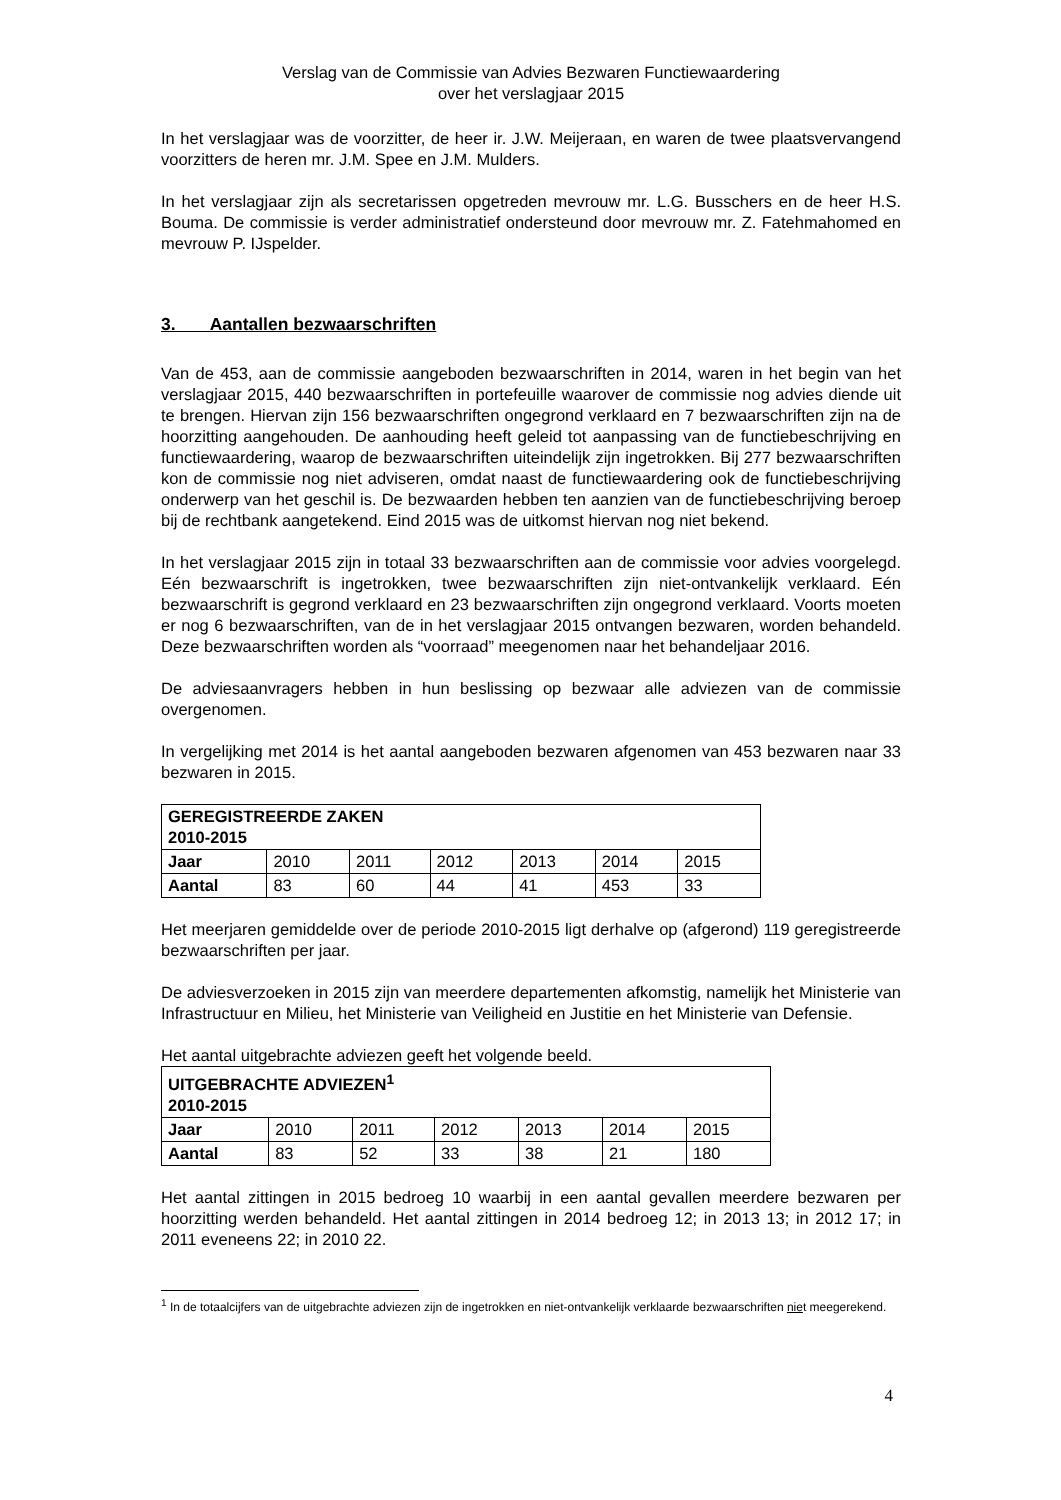Verslag van de Commissie van Advies Bezwaren Functiewaardering
over het verslagjaar 2015
In het verslagjaar was de voorzitter, de heer ir. J.W. Meijeraan, en waren de twee plaatsvervangend voorzitters de heren mr. J.M. Spee en J.M. Mulders.
In het verslagjaar zijn als secretarissen opgetreden mevrouw mr. L.G. Busschers en de heer H.S. Bouma. De commissie is verder administratief ondersteund door mevrouw mr. Z. Fatehmahomed en mevrouw P. IJspelder.
3. Aantallen bezwaarschriften
Van de 453, aan de commissie aangeboden bezwaarschriften in 2014, waren in het begin van het verslagjaar 2015, 440 bezwaarschriften in portefeuille waarover de commissie nog advies diende uit te brengen. Hiervan zijn 156 bezwaarschriften ongegrond verklaard en 7 bezwaarschriften zijn na de hoorzitting aangehouden. De aanhouding heeft geleid tot aanpassing van de functiebeschrijving en functiewaardering, waarop de bezwaarschriften uiteindelijk zijn ingetrokken. Bij 277 bezwaarschriften kon de commissie nog niet adviseren, omdat naast de functiewaardering ook de functiebeschrijving onderwerp van het geschil is. De bezwaarden hebben ten aanzien van de functiebeschrijving beroep bij de rechtbank aangetekend. Eind 2015 was de uitkomst hiervan nog niet bekend.
In het verslagjaar 2015 zijn in totaal 33 bezwaarschriften aan de commissie voor advies voorgelegd. Eén bezwaarschrift is ingetrokken, twee bezwaarschriften zijn niet-ontvankelijk verklaard. Eén bezwaarschrift is gegrond verklaard en 23 bezwaarschriften zijn ongegrond verklaard. Voorts moeten er nog 6 bezwaarschriften, van de in het verslagjaar 2015 ontvangen bezwaren, worden behandeld. Deze bezwaarschriften worden als “voorraad” meegenomen naar het behandeljaar 2016.
De adviesaanvragers hebben in hun beslissing op bezwaar alle adviezen van de commissie overgenomen.
In vergelijking met 2014 is het aantal aangeboden bezwaren afgenomen van 453 bezwaren naar 33 bezwaren in 2015.
| GEREGISTREERDE ZAKEN 2010-2015 | | | | | | |
| Jaar | 2010 | 2011 | 2012 | 2013 | 2014 | 2015 |
| Aantal | 83 | 60 | 44 | 41 | 453 | 33 |
Het meerjaren gemiddelde over de periode 2010-2015 ligt derhalve op (afgerond) 119 geregistreerde bezwaarschriften per jaar.
De adviesverzoeken in 2015 zijn van meerdere departementen afkomstig, namelijk het Ministerie van Infrastructuur en Milieu, het Ministerie van Veiligheid en Justitie en het Ministerie van Defensie.
Het aantal uitgebrachte adviezen geeft het volgende beeld.
| UITGEBRACHTE ADVIEZEN<sup>1</sup> 2010-2015 | | | | | | |
| Jaar | 2010 | 2011 | 2012 | 2013 | 2014 | 2015 |
| Aantal | 83 | 52 | 33 | 38 | 21 | 180 |
Het aantal zittingen in 2015 bedroeg 10 waarbij in een aantal gevallen meerdere bezwaren per hoorzitting werden behandeld. Het aantal zittingen in 2014 bedroeg 12; in 2013 13; in 2012 17; in 2011 eveneens 22; in 2010 22.
<sup>1</sup> In de totaalcijfers van de uitgebrachte adviezen zijn de ingetrokken en niet-ontvankelijk verklaarde bezwaarschriften niet meegerekend.
4